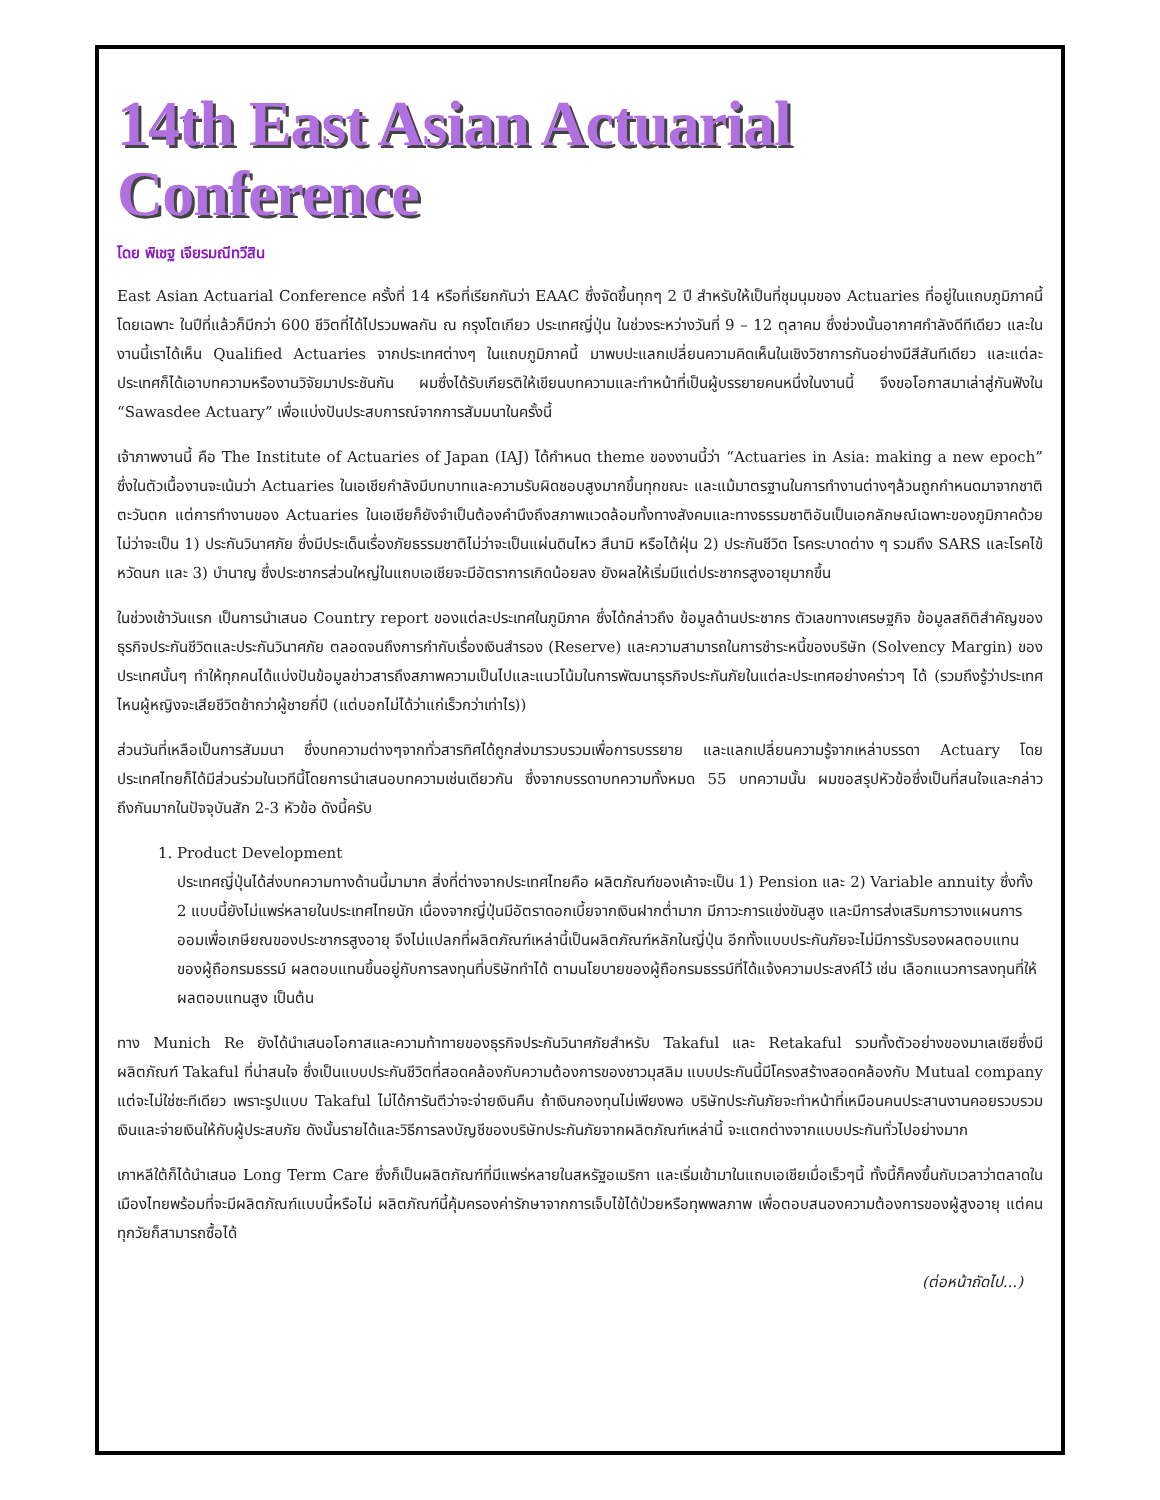14th East Asian Actuarial Conference
โดย พิเชฐ เจียรมณีทวีสิน
East Asian Actuarial Conference ครั้งที่ 14 หรือที่เรียกกันว่า EAAC ซึ่งจัดขึ้นทุกๆ 2 ปี สำหรับให้เป็นที่ชุมนุมของ Actuaries ที่อยู่ในแถบภูมิภาคนี้โดยเฉพาะ ในปีที่แล้วก็มีกว่า 600 ชีวิตที่ได้ไปรวมพลกัน ณ กรุงโตเกียว ประเทศญี่ปุ่น ในช่วงระหว่างวันที่ 9 – 12 ตุลาคม ซึ่งช่วงนั้นอากาศกำลังดีทีเดียว และในงานนี้เราได้เห็น Qualified Actuaries จากประเทศต่างๆ ในแถบภูมิภาคนี้ มาพบปะแลกเปลี่ยนความคิดเห็นในเชิงวิชาการกันอย่างมีสีสันทีเดียว และแต่ละประเทศก็ได้เอาบทความหรืองานวิจัยมาประชันกัน ผมซึ่งได้รับเกียรติให้เขียนบทความและทำหน้าที่เป็นผู้บรรยายคนหนึ่งในงานนี้ จึงขอโอกาสมาเล่าสู่กันฟังใน “Sawasdee Actuary” เพื่อแบ่งปันประสบการณ์จากการสัมมนาในครั้งนี้
เจ้าภาพงานนี้ คือ The Institute of Actuaries of Japan (IAJ) ได้กำหนด theme ของงานนี้ว่า “Actuaries in Asia: making a new epoch” ซึ่งในตัวเนื้องานจะเน้นว่า Actuaries ในเอเชียกำลังมีบทบาทและความรับผิดชอบสูงมากขึ้นทุกขณะ และแม้มาตรฐานในการทำงานต่างๆล้วนถูกกำหนดมาจากชาติตะวันตก แต่การทำงานของ Actuaries ในเอเชียก็ยังจำเป็นต้องคำนึงถึงสภาพแวดล้อมทั้งทางสังคมและทางธรรมชาติอันเป็นเอกลักษณ์เฉพาะของภูมิภาคด้วย ไม่ว่าจะเป็น 1) ประกันวินาศภัย ซึ่งมีประเด็นเรื่องภัยธรรมชาติไม่ว่าจะเป็นแผ่นดินไหว สึนามิ หรือไต้ฝุ่น 2) ประกันชีวิต โรคระบาดต่าง ๆ รวมถึง SARS และโรคไข้หวัดนก และ 3) บำนาญ ซึ่งประชากรส่วนใหญ่ในแถบเอเชียจะมีอัตราการเกิดน้อยลง ยังผลให้เริ่มมีแต่ประชากรสูงอายุมากขึ้น
ในช่วงเช้าวันแรก เป็นการนำเสนอ Country report ของแต่ละประเทศในภูมิภาค ซึ่งได้กล่าวถึง ข้อมูลด้านประชากร ตัวเลขทางเศรษฐกิจ ข้อมูลสถิติสำคัญของธุรกิจประกันชีวิตและประกันวินาศภัย ตลอดจนถึงการกำกับเรื่องเงินสำรอง (Reserve) และความสามารถในการชำระหนี้ของบริษัท (Solvency Margin) ของประเทศนั้นๆ ทำให้ทุกคนได้แบ่งปันข้อมูลข่าวสารถึงสภาพความเป็นไปและแนวโน้มในการพัฒนาธุรกิจประกันภัยในแต่ละประเทศอย่างคร่าวๆ ได้ (รวมถึงรู้ว่าประเทศไหนผู้หญิงจะเสียชีวิตช้ากว่าผู้ชายกี่ปี (แต่บอกไม่ได้ว่าแก่เร็วกว่าเท่าไร))
ส่วนวันที่เหลือเป็นการสัมมนา ซึ่งบทความต่างๆจากทั่วสารทิศได้ถูกส่งมารวบรวมเพื่อการบรรยาย และแลกเปลี่ยนความรู้จากเหล่าบรรดา Actuary โดยประเทศไทยก็ได้มีส่วนร่วมในเวทีนี้โดยการนำเสนอบทความเช่นเดียวกัน ซึ่งจากบรรดาบทความทั้งหมด 55 บทความนั้น ผมขอสรุปหัวข้อซึ่งเป็นที่สนใจและกล่าวถึงกันมากในปัจจุบันสัก 2-3 หัวข้อ ดังนี้ครับ
1. Product Development
ประเทศญี่ปุ่นได้ส่งบทความทางด้านนี้มามาก สิ่งที่ต่างจากประเทศไทยคือ ผลิตภัณฑ์ของเค้าจะเป็น 1) Pension และ 2) Variable annuity ซึ่งทั้ง 2 แบบนี้ยังไม่แพร่หลายในประเทศไทยนัก เนื่องจากญี่ปุ่นมีอัตราดอกเบี้ยจากเงินฝากต่ำมาก มีภาวะการแข่งขันสูง และมีการส่งเสริมการวางแผนการออมเพื่อเกษียณของประชากรสูงอายุ จึงไม่แปลกที่ผลิตภัณฑ์เหล่านี้เป็นผลิตภัณฑ์หลักในญี่ปุ่น อีกทั้งแบบประกันภัยจะไม่มีการรับรองผลตอบแทนของผู้ถือกรมธรรม์ ผลตอบแทนขึ้นอยู่กับการลงทุนที่บริษัททำได้ ตามนโยบายของผู้ถือกรมธรรม์ที่ได้แจ้งความประสงค์ไว้ เช่น เลือกแนวการลงทุนที่ให้ผลตอบแทนสูง เป็นต้น
ทาง Munich Re ยังได้นำเสนอโอกาสและความท้าทายของธุรกิจประกันวินาศภัยสำหรับ Takaful และ Retakaful รวมทั้งตัวอย่างของมาเลเซียซึ่งมีผลิตภัณฑ์ Takaful ที่น่าสนใจ ซึ่งเป็นแบบประกันชีวิตที่สอดคล้องกับความต้องการของชาวมุสลิม แบบประกันนี้มีโครงสร้างสอดคล้องกับ Mutual company แต่จะไม่ใช่ซะทีเดียว เพราะรูปแบบ Takaful ไม่ได้การันตีว่าจะจ่ายเงินคืน ถ้าเงินกองทุนไม่เพียงพอ บริษัทประกันภัยจะทำหน้าที่เหมือนคนประสานงานคอยรวบรวมเงินและจ่ายเงินให้กับผู้ประสบภัย ดังนั้นรายได้และวิธีการลงบัญชีของบริษัทประกันภัยจากผลิตภัณฑ์เหล่านี้ จะแตกต่างจากแบบประกันทั่วไปอย่างมาก
เกาหลีใต้ก็ได้นำเสนอ Long Term Care ซึ่งก็เป็นผลิตภัณฑ์ที่มีแพร่หลายในสหรัฐอเมริกา และเริ่มเข้ามาในแถบเอเชียเมื่อเร็วๆนี้ ทั้งนี้ก็คงขึ้นกับเวลาว่าตลาดในเมืองไทยพร้อมที่จะมีผลิตภัณฑ์แบบนี้หรือไม่ ผลิตภัณฑ์นี้คุ้มครองค่ารักษาจากการเจ็บไข้ได้ป่วยหรือทุพพลภาพ เพื่อตอบสนองความต้องการของผู้สูงอายุ แต่คนทุกวัยก็สามารถซื้อได้
(ต่อหน้าถัดไป...)